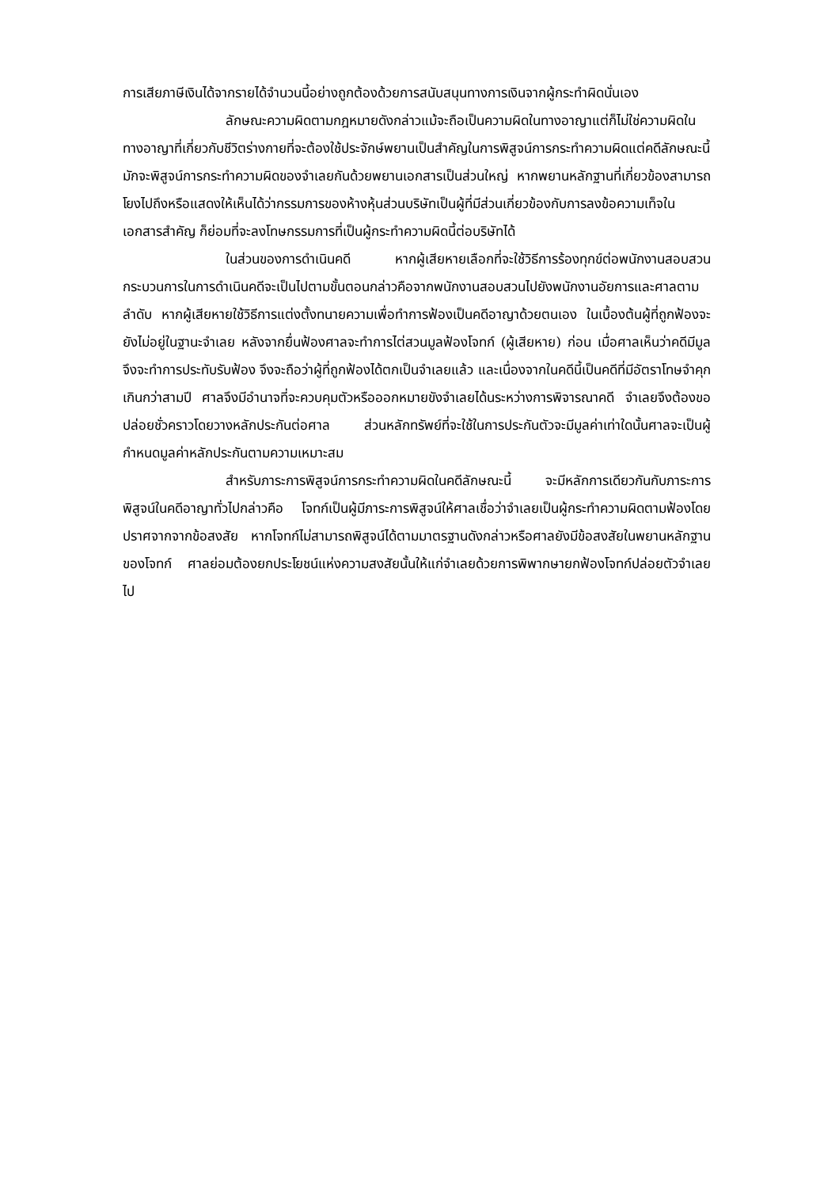การเสียภาษีเงินได้จากรายได้จำนวนนี้อย่างถูกต้องด้วยการสนับสนุนทางการเงินจากผู้กระทำผิดนั่นเอง
ลักษณะความผิดตามกฎหมายดังกล่าวแม้จะถือเป็นความผิดในทางอาญาแต่ก็ไม่ใช่ความผิดในทางอาญาที่เกี่ยวกับชีวิตร่างกายที่จะต้องใช้ประจักษ์พยานเป็นสำคัญในการพิสูจน์การกระทำความผิดแต่คดีลักษณะนี้มักจะพิสูจน์การกระทำความผิดของจำเลยกันด้วยพยานเอกสารเป็นส่วนใหญ่ หากพยานหลักฐานที่เกี่ยวข้องสามารถโยงไปถึงหรือแสดงให้เห็นได้ว่ากรรมการของห้างหุ้นส่วนบริษัทเป็นผู้ที่มีส่วนเกี่ยวข้องกับการลงข้อความเท็จในเอกสารสำคัญ ก็ย่อมที่จะลงโทษกรรมการที่เป็นผู้กระทำความผิดนี้ต่อบริษัทได้
ในส่วนของการดำเนินคดี หากผู้เสียหายเลือกที่จะใช้วิธีการร้องทุกข์ต่อพนักงานสอบสวนกระบวนการในการดำเนินคดีจะเป็นไปตามขั้นตอนกล่าวคือจากพนักงานสอบสวนไปยังพนักงานอัยการและศาลตามลำดับ หากผู้เสียหายใช้วิธีการแต่งตั้งทนายความเพื่อทำการฟ้องเป็นคดีอาญาด้วยตนเอง ในเบื้องต้นผู้ที่ถูกฟ้องจะยังไม่อยู่ในฐานะจำเลย หลังจากยื่นฟ้องศาลจะทำการไต่สวนมูลฟ้องโจทก์ (ผู้เสียหาย) ก่อน เมื่อศาลเห็นว่าคดีมีมูลจึงจะทำการประทับรับฟ้อง จึงจะถือว่าผู้ที่ถูกฟ้องได้ตกเป็นจำเลยแล้ว และเนื่องจากในคดีนี้เป็นคดีที่มีอัตราโทษจำคุกเกินกว่าสามปี ศาลจึงมีอำนาจที่จะควบคุมตัวหรือออกหมายขังจำเลยได้นระหว่างการพิจารณาคดี จำเลยจึงต้องขอปล่อยชั่วคราวโดยวางหลักประกันต่อศาล ส่วนหลักทรัพย์ที่จะใช้ในการประกันตัวจะมีมูลค่าเท่าใดนั้นศาลจะเป็นผู้กำหนดมูลค่าหลักประกันตามความเหมาะสม
สำหรับภาระการพิสูจน์การกระทำความผิดในคดีลักษณะนี้ จะมีหลักการเดียวกันกับภาระการพิสูจน์ในคดีอาญาทั่วไปกล่าวคือ โจทก์เป็นผู้มีภาระการพิสูจน์ให้ศาลเชื่อว่าจำเลยเป็นผู้กระทำความผิดตามฟ้องโดยปราศจากจากข้อสงสัย หากโจทก์ไม่สามารถพิสูจน์ได้ตามมาตรฐานดังกล่าวหรือศาลยังมีข้อสงสัยในพยานหลักฐานของโจทก์ ศาลย่อมต้องยกประโยชน์แห่งความสงสัยนั้นให้แก่จำเลยด้วยการพิพากษายกฟ้องโจทก์ปล่อยตัวจำเลยไป